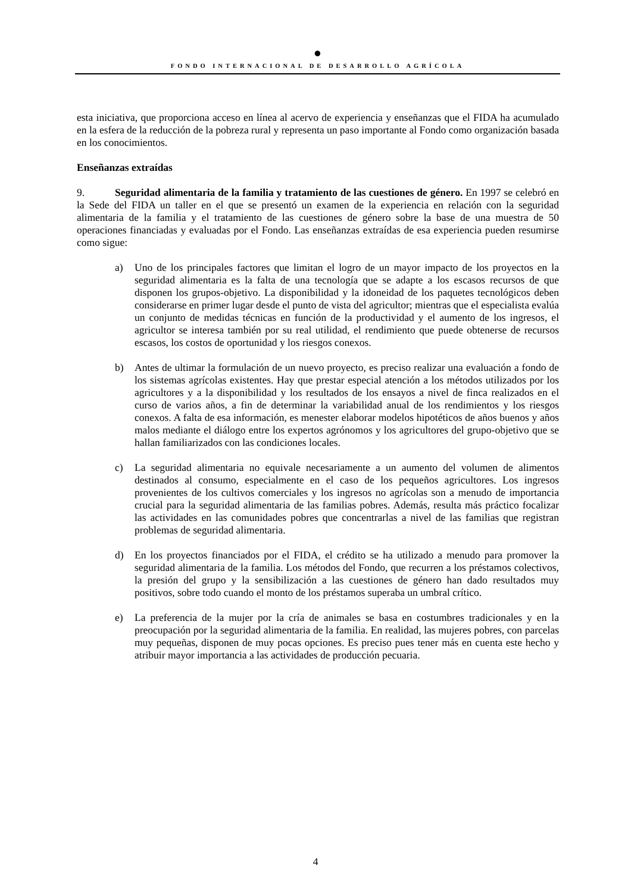●
FONDO INTERNACIONAL DE DESARROLLO AGRÍCOLA
esta iniciativa, que proporciona acceso en línea al acervo de experiencia y enseñanzas que el FIDA ha acumulado en la esfera de la reducción de la pobreza rural y representa un paso importante al Fondo como organización basada en los conocimientos.
Enseñanzas extraídas
9. Seguridad alimentaria de la familia y tratamiento de las cuestiones de género. En 1997 se celebró en la Sede del FIDA un taller en el que se presentó un examen de la experiencia en relación con la seguridad alimentaria de la familia y el tratamiento de las cuestiones de género sobre la base de una muestra de 50 operaciones financiadas y evaluadas por el Fondo. Las enseñanzas extraídas de esa experiencia pueden resumirse como sigue:
a) Uno de los principales factores que limitan el logro de un mayor impacto de los proyectos en la seguridad alimentaria es la falta de una tecnología que se adapte a los escasos recursos de que disponen los grupos-objetivo. La disponibilidad y la idoneidad de los paquetes tecnológicos deben considerarse en primer lugar desde el punto de vista del agricultor; mientras que el especialista evalúa un conjunto de medidas técnicas en función de la productividad y el aumento de los ingresos, el agricultor se interesa también por su real utilidad, el rendimiento que puede obtenerse de recursos escasos, los costos de oportunidad y los riesgos conexos.
b) Antes de ultimar la formulación de un nuevo proyecto, es preciso realizar una evaluación a fondo de los sistemas agrícolas existentes. Hay que prestar especial atención a los métodos utilizados por los agricultores y a la disponibilidad y los resultados de los ensayos a nivel de finca realizados en el curso de varios años, a fin de determinar la variabilidad anual de los rendimientos y los riesgos conexos. A falta de esa información, es menester elaborar modelos hipotéticos de años buenos y años malos mediante el diálogo entre los expertos agrónomos y los agricultores del grupo-objetivo que se hallan familiarizados con las condiciones locales.
c) La seguridad alimentaria no equivale necesariamente a un aumento del volumen de alimentos destinados al consumo, especialmente en el caso de los pequeños agricultores. Los ingresos provenientes de los cultivos comerciales y los ingresos no agrícolas son a menudo de importancia crucial para la seguridad alimentaria de las familias pobres. Además, resulta más práctico focalizar las actividades en las comunidades pobres que concentrarlas a nivel de las familias que registran problemas de seguridad alimentaria.
d) En los proyectos financiados por el FIDA, el crédito se ha utilizado a menudo para promover la seguridad alimentaria de la familia. Los métodos del Fondo, que recurren a los préstamos colectivos, la presión del grupo y la sensibilización a las cuestiones de género han dado resultados muy positivos, sobre todo cuando el monto de los préstamos superaba un umbral crítico.
e) La preferencia de la mujer por la cría de animales se basa en costumbres tradicionales y en la preocupación por la seguridad alimentaria de la familia. En realidad, las mujeres pobres, con parcelas muy pequeñas, disponen de muy pocas opciones. Es preciso pues tener más en cuenta este hecho y atribuir mayor importancia a las actividades de producción pecuaria.
4